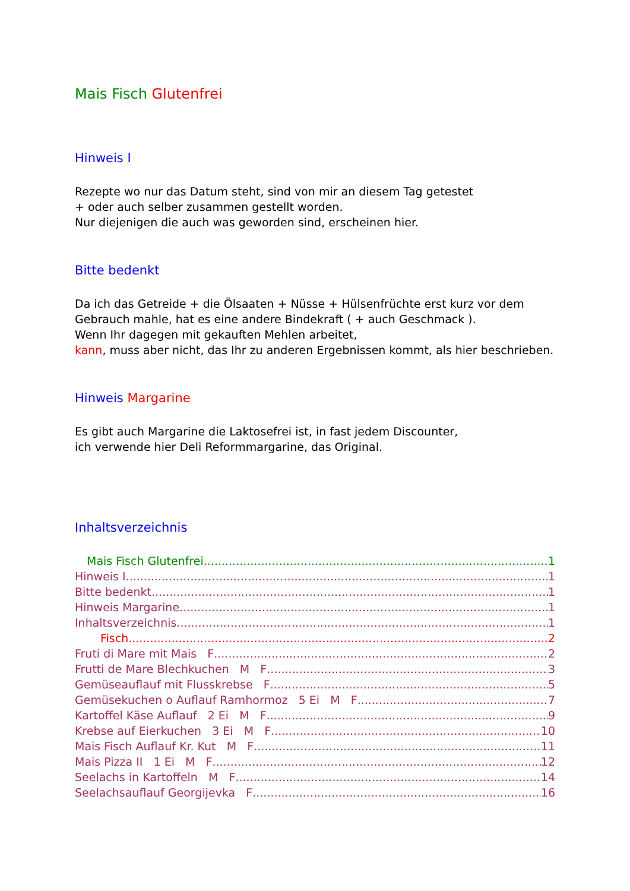Mais Fisch Glutenfrei
Hinweis I
Rezepte wo nur das Datum steht, sind von mir an diesem Tag getestet
+ oder auch selber zusammen gestellt worden.
Nur diejenigen die auch was geworden sind, erscheinen hier.
Bitte bedenkt
Da ich das Getreide + die Ölsaaten + Nüsse + Hülsenfrüchte erst kurz vor dem Gebrauch mahle, hat es eine andere Bindekraft ( + auch Geschmack ).
Wenn Ihr dagegen mit gekauften Mehlen arbeitet,
kann, muss aber nicht, das Ihr zu anderen Ergebnissen kommt, als hier beschrieben.
Hinweis Margarine
Es gibt auch Margarine die Laktosefrei ist, in fast jedem Discounter,
ich verwende hier Deli Reformmargarine, das Original.
Inhaltsverzeichnis
Mais Fisch Glutenfrei 1
Hinweis I 1
Bitte bedenkt 1
Hinweis Margarine 1
Inhaltsverzeichnis 1
Fisch 2
Fruti di Mare mit Mais F 2
Frutti de Mare Blechkuchen M F 3
Gemüseauflauf mit Flusskrebse F 5
Gemüsekuchen o Auflauf Ramhormoz 5 Ei M F 7
Kartoffel Käse Auflauf 2 Ei M F 9
Krebse auf Eierkuchen 3 Ei M F 10
Mais Fisch Auflauf Kr. Kut M F 11
Mais Pizza II 1 Ei M F 12
Seelachs in Kartoffeln M F 14
Seelachsauflauf Georgijevka F 16